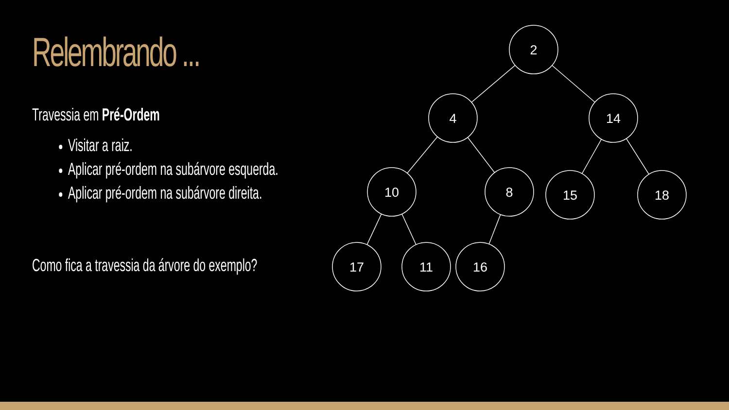Relembrando ...
Travessia em Pré-Ordem
Visitar a raiz.
Aplicar pré-ordem na subárvore esquerda.
Aplicar pré-ordem na subárvore direita.
Como fica a travessia da árvore do exemplo?
2
4
14
10
8
15
18
17
11
16